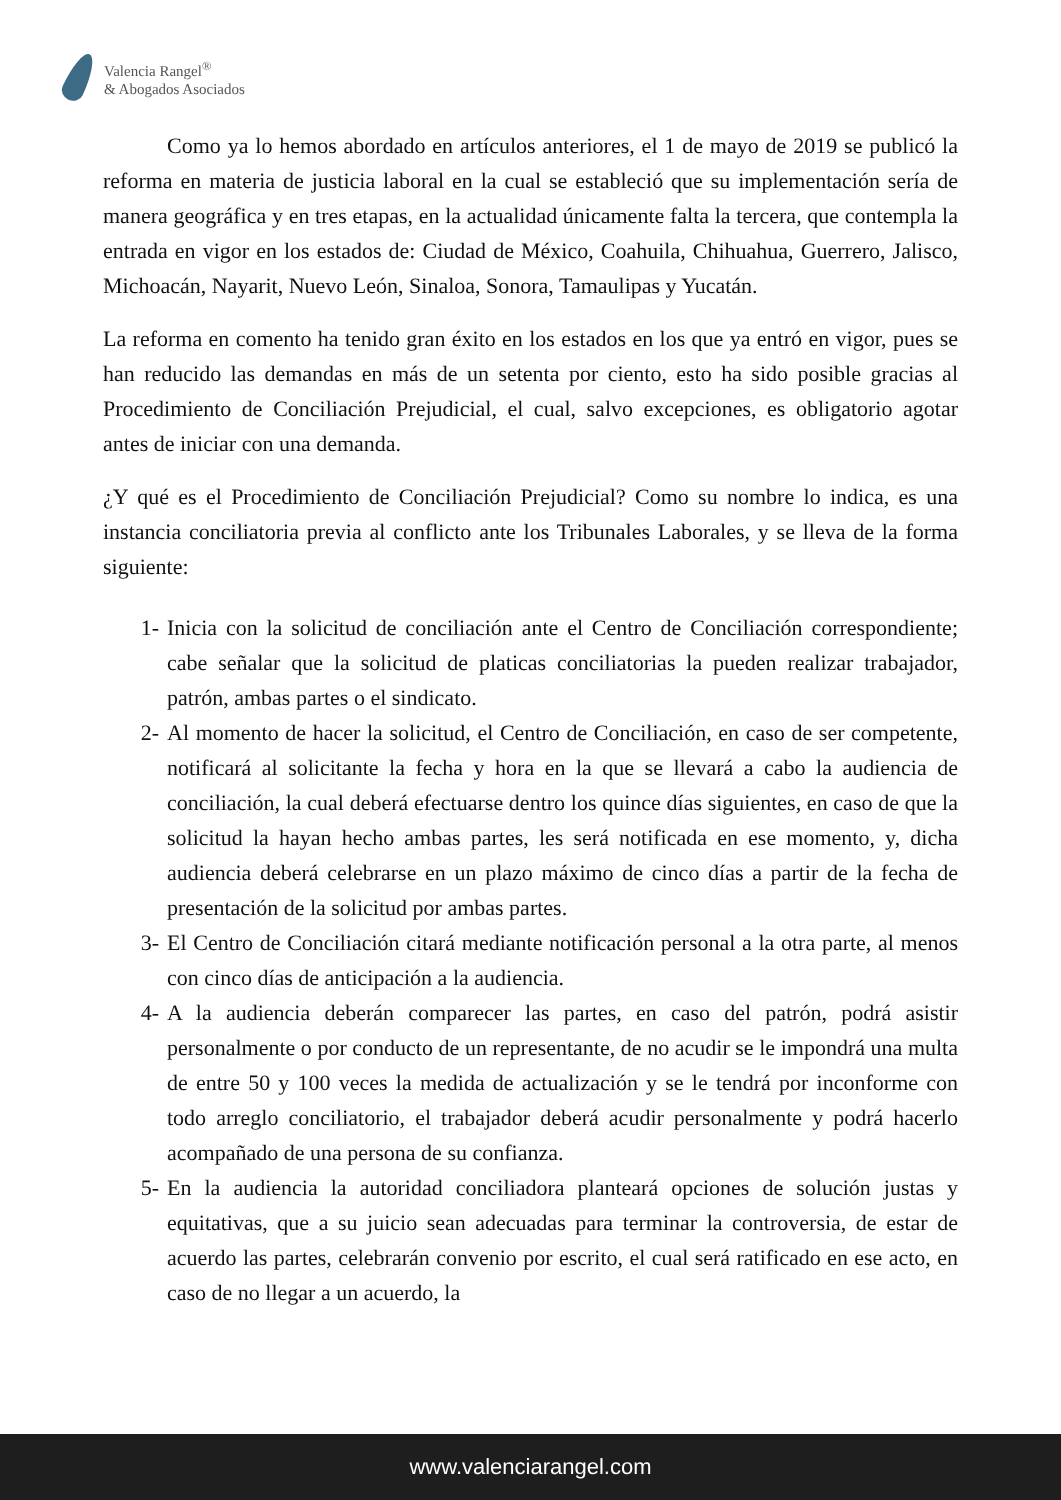Valencia Rangel<sup>®</sup>
& Abogados Asociados
Como ya lo hemos abordado en artículos anteriores, el 1 de mayo de 2019 se publicó la reforma en materia de justicia laboral en la cual se estableció que su implementación sería de manera geográfica y en tres etapas, en la actualidad únicamente falta la tercera, que contempla la entrada en vigor en los estados de: Ciudad de México, Coahuila, Chihuahua, Guerrero, Jalisco, Michoacán, Nayarit, Nuevo León, Sinaloa, Sonora, Tamaulipas y Yucatán.
La reforma en comento ha tenido gran éxito en los estados en los que ya entró en vigor, pues se han reducido las demandas en más de un setenta por ciento, esto ha sido posible gracias al Procedimiento de Conciliación Prejudicial, el cual, salvo excepciones, es obligatorio agotar antes de iniciar con una demanda.
¿Y qué es el Procedimiento de Conciliación Prejudicial? Como su nombre lo indica, es una instancia conciliatoria previa al conflicto ante los Tribunales Laborales, y se lleva de la forma siguiente:
1- Inicia con la solicitud de conciliación ante el Centro de Conciliación correspondiente; cabe señalar que la solicitud de platicas conciliatorias la pueden realizar trabajador, patrón, ambas partes o el sindicato.
2- Al momento de hacer la solicitud, el Centro de Conciliación, en caso de ser competente, notificará al solicitante la fecha y hora en la que se llevará a cabo la audiencia de conciliación, la cual deberá efectuarse dentro los quince días siguientes, en caso de que la solicitud la hayan hecho ambas partes, les será notificada en ese momento, y, dicha audiencia deberá celebrarse en un plazo máximo de cinco días a partir de la fecha de presentación de la solicitud por ambas partes.
3- El Centro de Conciliación citará mediante notificación personal a la otra parte, al menos con cinco días de anticipación a la audiencia.
4- A la audiencia deberán comparecer las partes, en caso del patrón, podrá asistir personalmente o por conducto de un representante, de no acudir se le impondrá una multa de entre 50 y 100 veces la medida de actualización y se le tendrá por inconforme con todo arreglo conciliatorio, el trabajador deberá acudir personalmente y podrá hacerlo acompañado de una persona de su confianza.
5- En la audiencia la autoridad conciliadora planteará opciones de solución justas y equitativas, que a su juicio sean adecuadas para terminar la controversia, de estar de acuerdo las partes, celebrarán convenio por escrito, el cual será ratificado en ese acto, en caso de no llegar a un acuerdo, la
www.valenciarangel.com